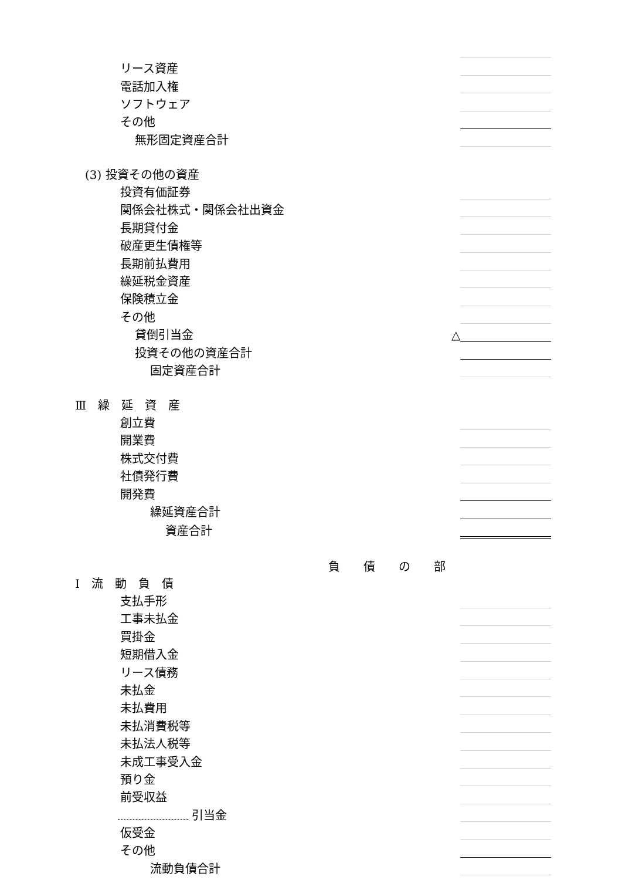| リース資産 | | |
| 電話加入権 | | |
| ソフトウェア | | |
| その他 | | |
| 無形固定資産合計 | | |
| (3) 投資その他の資産 | | |
| 投資有価証券 | | |
| 関係会社株式・関係会社出資金 | | |
| 長期貸付金 | | |
| 破産更生債権等 | | |
| 長期前払費用 | | |
| 繰延税金資産 | | |
| 保険積立金 | | |
| その他 | | |
| 貸倒引当金 | △ | |
| 投資その他の資産合計 | | |
| 固定資産合計 | | |
| Ⅲ 繰 延 資 産 | | |
| 創立費 | | |
| 開業費 | | |
| 株式交付費 | | |
| 社債発行費 | | |
| 開発費 | | |
| 繰延資産合計 | | |
| 資産合計 | | |
| 負 債 の 部 | | |
| Ⅰ 流 動 負 債 | | |
| 支払手形 | | |
| 工事未払金 | | |
| 買掛金 | | |
| 短期借入金 | | |
| リース債務 | | |
| 未払金 | | |
| 未払費用 | | |
| 未払消費税等 | | |
| 未払法人税等 | | |
| 未成工事受入金 | | |
| 預り金 | | |
| 前受収益 | | |
| 引当金 | | |
| 仮受金 | | |
| その他 | | |
| 流動負債合計 | | |